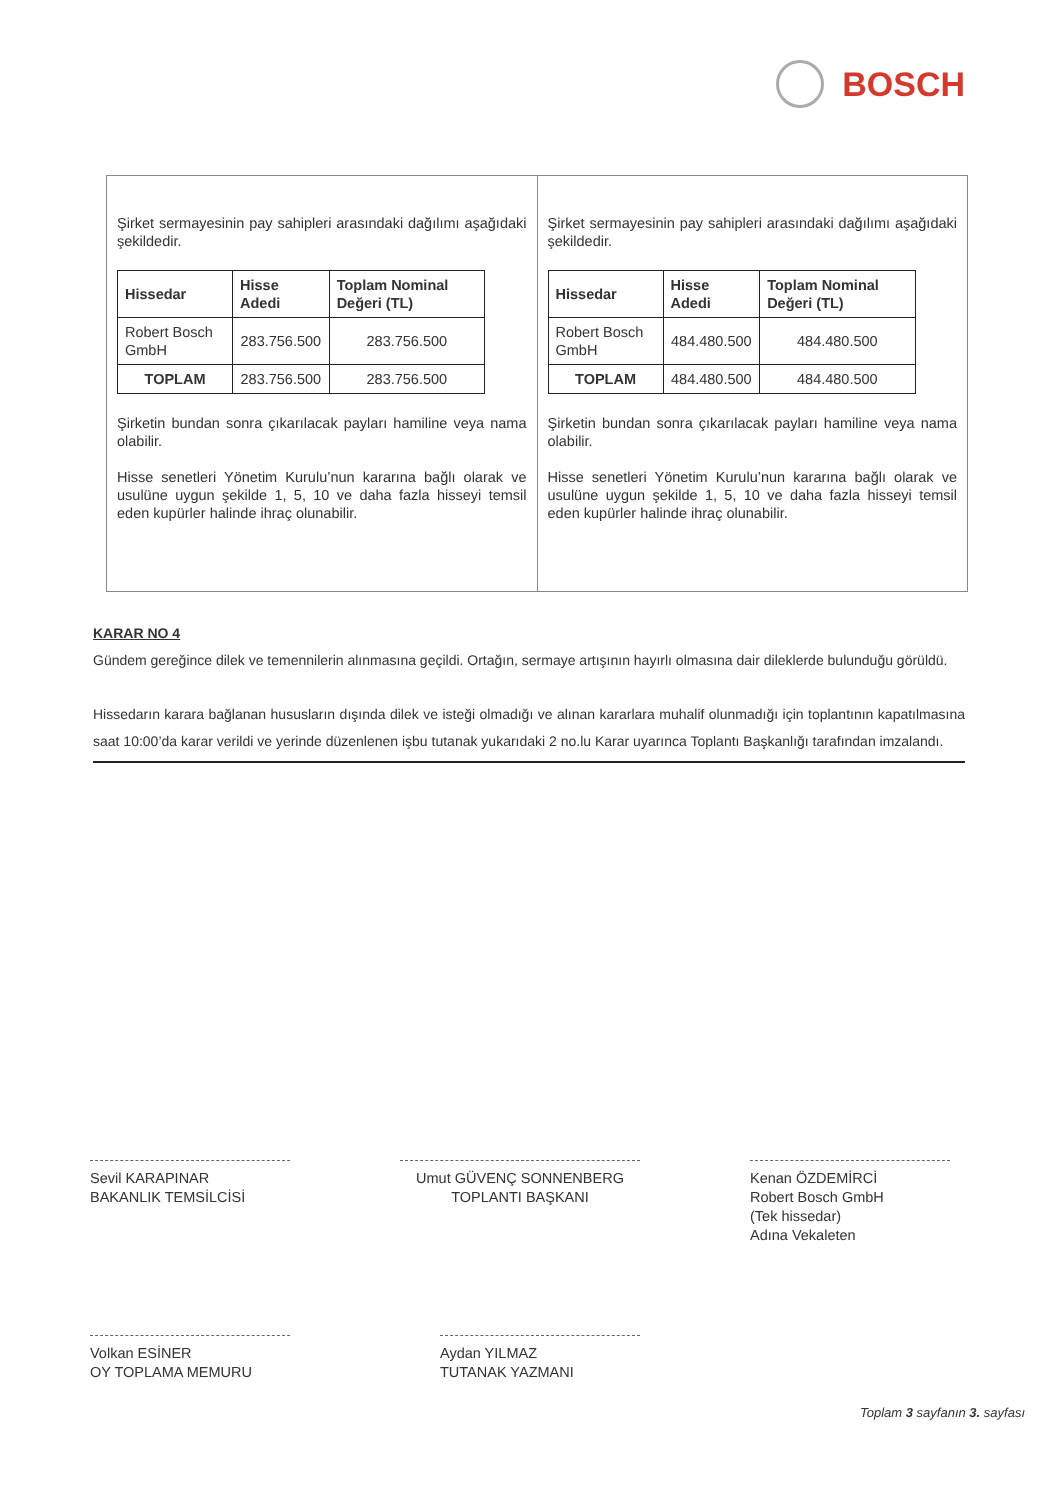BOSCH
Şirket sermayesinin pay sahipleri arasındaki dağılımı aşağıdaki şekildedir.
| Hissedar | Hisse Adedi | Toplam Nominal Değeri (TL) |
| --- | --- | --- |
| Robert Bosch GmbH | 283.756.500 | 283.756.500 |
| TOPLAM | 283.756.500 | 283.756.500 |
Şirketin bundan sonra çıkarılacak payları hamiline veya nama olabilir.
Hisse senetleri Yönetim Kurulu’nun kararına bağlı olarak ve usulüne uygun şekilde 1, 5, 10 ve daha fazla hisseyi temsil eden kupürler halinde ihraç olunabilir.
Şirket sermayesinin pay sahipleri arasındaki dağılımı aşağıdaki şekildedir.
| Hissedar | Hisse Adedi | Toplam Nominal Değeri (TL) |
| --- | --- | --- |
| Robert Bosch GmbH | 484.480.500 | 484.480.500 |
| TOPLAM | 484.480.500 | 484.480.500 |
Şirketin bundan sonra çıkarılacak payları hamiline veya nama olabilir.
Hisse senetleri Yönetim Kurulu’nun kararına bağlı olarak ve usulüne uygun şekilde 1, 5, 10 ve daha fazla hisseyi temsil eden kupürler halinde ihraç olunabilir.
KARAR NO 4
Gündem gereğince dilek ve temennilerin alınmasına geçildi. Ortağın, sermaye artışının hayırlı olmasına dair dileklerde bulunduğu görüldü.
Hissedarın karara bağlanan hususların dışında dilek ve isteği olmadığı ve alınan kararlara muhalif olunmadığı için toplantının kapatılmasına saat 10:00’da karar verildi ve yerinde düzenlenen işbu tutanak yukarıdaki 2 no.lu Karar uyarınca Toplantı Başkanlığı tarafından imzalandı.
Sevil KARAPINAR
BAKANLIK TEMSİLCİSİ
Umut GÜVENÇ SONNENBERG
TOPLANTI BAŞKANI
Kenan ÖZDEMİRCİ
Robert Bosch GmbH
(Tek hissedar)
Adına Vekaleten
Volkan ESİNER
OY TOPLAMA MEMURU
Aydan YILMAZ
TUTANAK YAZMANI
Toplam 3 sayfanın 3. sayfası